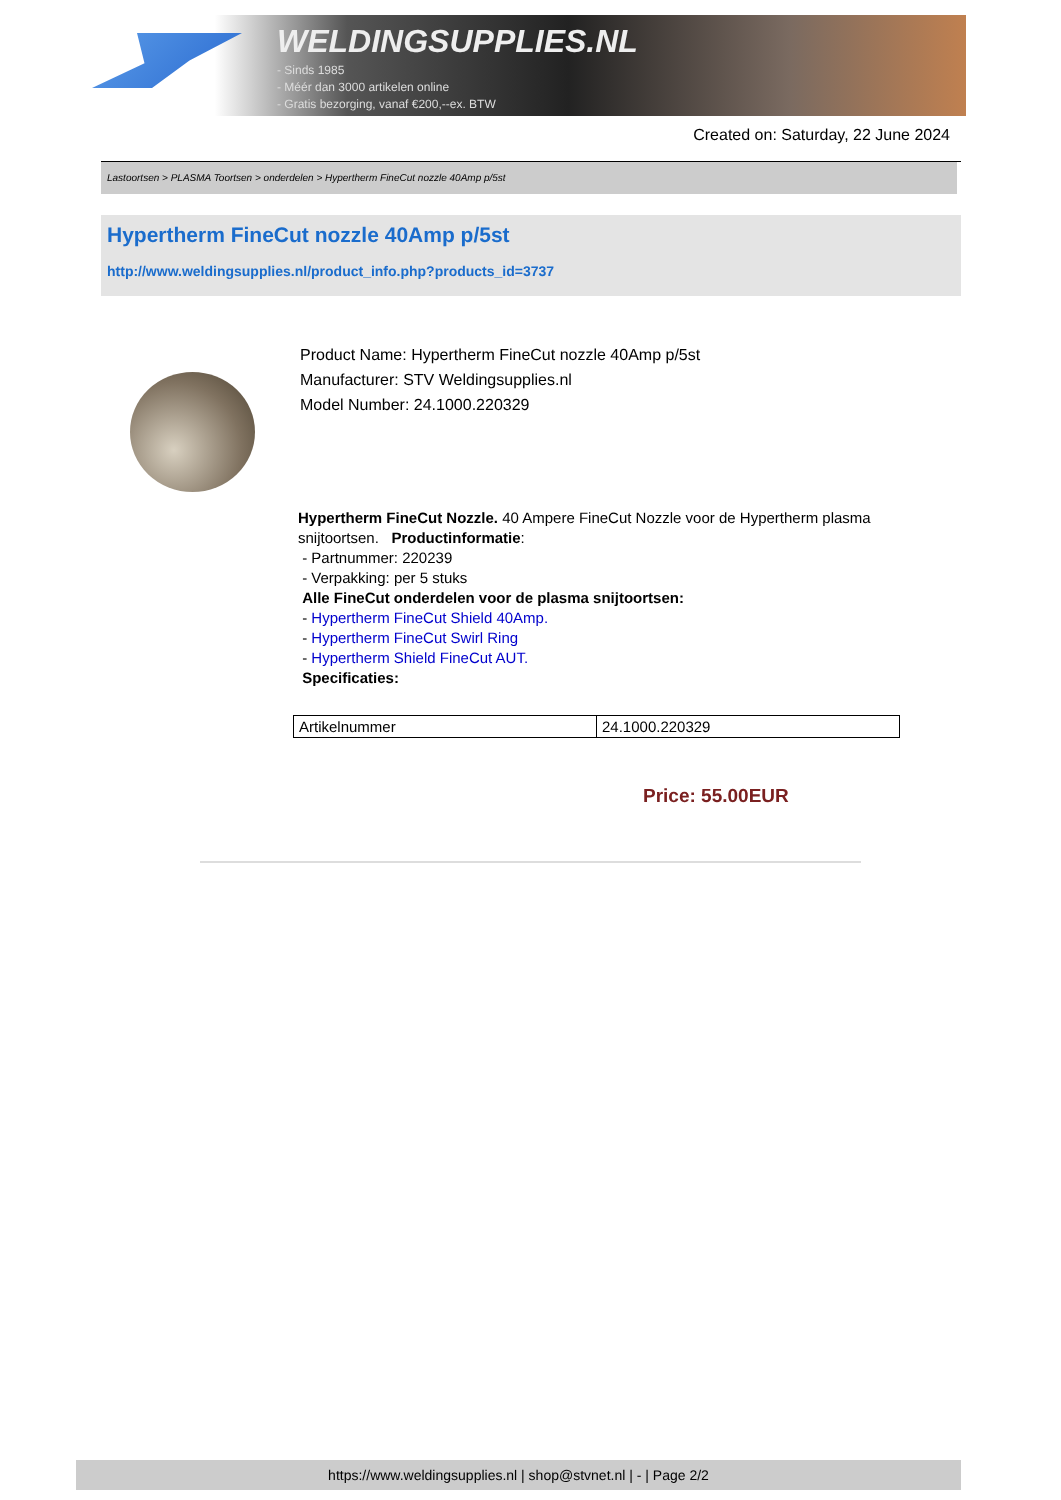WELDINGSUPPLIES.NL
- Sinds 1985
- Méér dan 3000 artikelen online
- Gratis bezorging, vanaf €200,--ex. BTW
Created on: Saturday, 22 June 2024
Lastoortsen > PLASMA Toortsen > onderdelen > Hypertherm FineCut nozzle 40Amp p/5st
Hypertherm FineCut nozzle 40Amp p/5st
http://www.weldingsupplies.nl/product_info.php?products_id=3737
Product Name: Hypertherm FineCut nozzle 40Amp p/5st
Manufacturer: STV Weldingsupplies.nl
Model Number: 24.1000.220329
Hypertherm FineCut Nozzle. 40 Ampere FineCut Nozzle voor de Hypertherm plasma snijtoortsen. Productinformatie:
- Partnummer: 220239
- Verpakking: per 5 stuks
Alle FineCut onderdelen voor de plasma snijtoortsen:
- Hypertherm FineCut Shield 40Amp.
- Hypertherm FineCut Swirl Ring
- Hypertherm Shield FineCut AUT.
Specificaties:
| Artikelnummer | 24.1000.220329 |
Price: 55.00EUR
https://www.weldingsupplies.nl | shop@stvnet.nl | - | Page 2/2